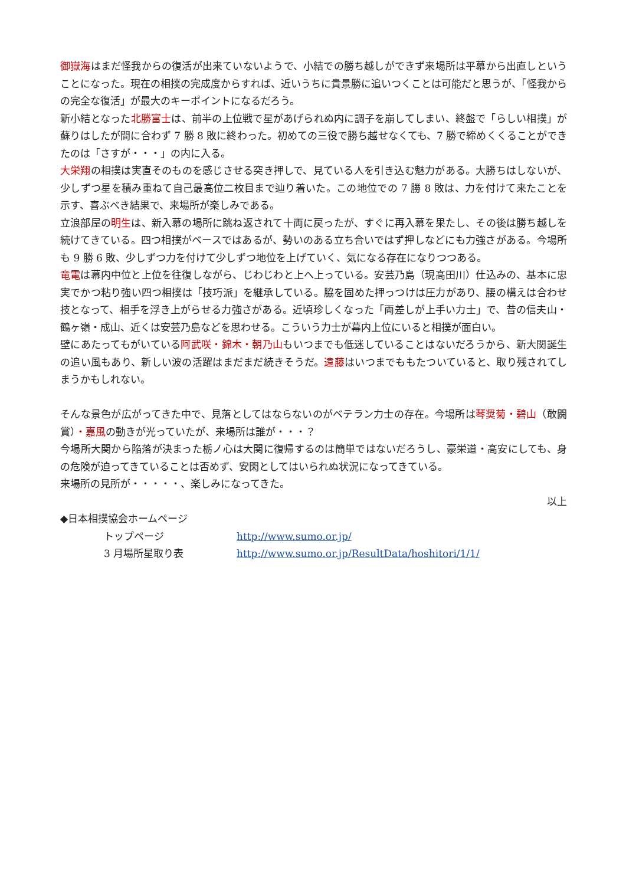御嶽海はまだ怪我からの復活が出来ていないようで、小結での勝ち越しができず来場所は平幕から出直しということになった。現在の相撲の完成度からすれば、近いうちに貴景勝に追いつくことは可能だと思うが、「怪我からの完全な復活」が最大のキーポイントになるだろう。
新小結となった北勝富士は、前半の上位戦で星があげられぬ内に調子を崩してしまい、終盤で「らしい相撲」が蘇りはしたが間に合わず 7 勝 8 敗に終わった。初めての三役で勝ち越せなくても、7 勝で締めくくることができたのは「さすが・・・」の内に入る。
大栄翔の相撲は実直そのものを感じさせる突き押しで、見ている人を引き込む魅力がある。大勝ちはしないが、少しずつ星を積み重ねて自己最高位二枚目まで辿り着いた。この地位での 7 勝 8 敗は、力を付けて来たことを示す、喜ぶべき結果で、来場所が楽しみである。
立浪部屋の明生は、新入幕の場所に跳ね返されて十両に戻ったが、すぐに再入幕を果たし、その後は勝ち越しを続けてきている。四つ相撲がベースではあるが、勢いのある立ち合いではず押しなどにも力強さがある。今場所も 9 勝 6 敗、少しずつ力を付けて少しずつ地位を上げていく、気になる存在になりつつある。
竜電は幕内中位と上位を往復しながら、じわじわと上へ上っている。安芸乃島（現高田川）仕込みの、基本に忠実でかつ粘り強い四つ相撲は「技巧派」を継承している。脇を固めた押っつけは圧力があり、腰の構えは合わせ技となって、相手を浮き上がらせる力強さがある。近頃珍しくなった「両差しが上手い力士」で、昔の信夫山・鶴ヶ嶺・成山、近くは安芸乃島などを思わせる。こういう力士が幕内上位にいると相撲が面白い。
壁にあたってもがいている阿武咲・錦木・朝乃山もいつまでも低迷していることはないだろうから、新大関誕生の追い風もあり、新しい波の活躍はまだまだ続きそうだ。遠藤はいつまでももたついていると、取り残されてしまうかもしれない。
そんな景色が広がってきた中で、見落としてはならないのがベテラン力士の存在。今場所は琴奨菊・碧山（敢闘賞）・嘉風の動きが光っていたが、来場所は誰が・・・？
今場所大関から陥落が決まった栃ノ心は大関に復帰するのは簡単ではないだろうし、豪栄道・高安にしても、身の危険が迫ってきていることは否めず、安閑としてはいられぬ状況になってきている。
来場所の見所が・・・・・、楽しみになってきた。
以上
◆日本相撲協会ホームページ
トップページ
http://www.sumo.or.jp/
3 月場所星取り表
http://www.sumo.or.jp/ResultData/hoshitori/1/1/